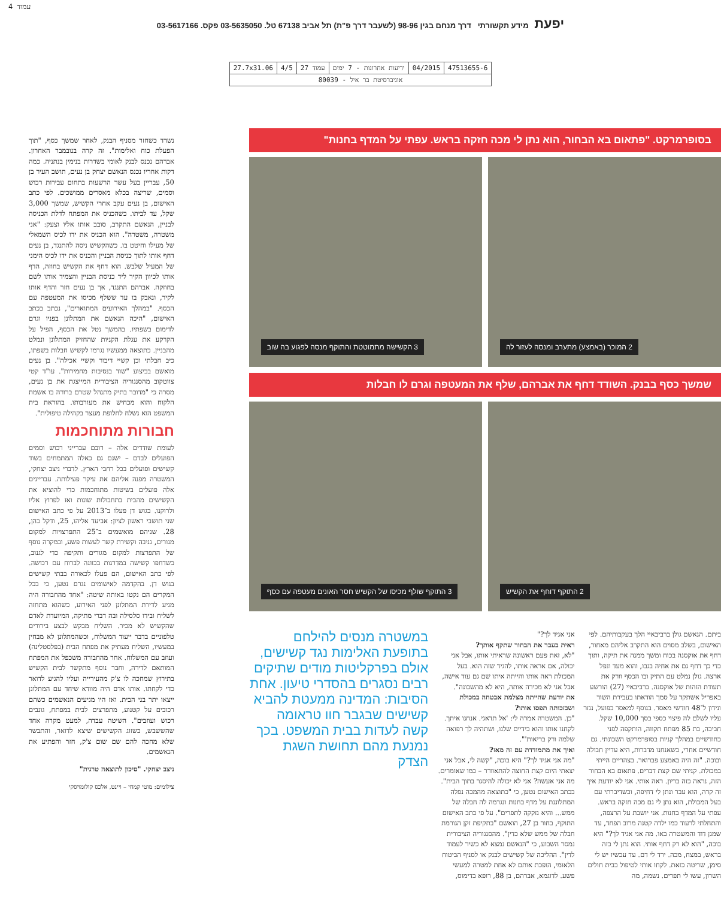עמוד 4
יפעת מידע תקשורתי דרך מנחם בגין 98-96 (לשעבר דרך פ"ת) תל אביב 67138 טל. 03-5635050 פקס. 03-5617166
| 47513655-6 | 04/2015 | ידיעות אחרונות - 7 ימים | עמוד 27 | 4/5 | 27.7x31.06 |
| אוניברסיטת בר איל - 80039 | | | | | |
בסופרמרקט. "פתאום בא הבחור, הוא נתן לי מכה חזקה בראש. עפתי על המדף בחנות"
2 המוכר (באמצע) מתערב ומנסה לעזור לה
3 הקשישה מתמוטטת והתוקף מנסה לפגוע בה שוב
שמשך כסף בבנק. השודד דחף את אברהם, שלף את המעטפה וגרם לו חבלות
2 התוקף דוחף את הקשיש
3 התוקף שולף מכיסו של הקשיש חסר האונים מעטפה עם כסף
ביתם. הנאשם גולן ברביבאיי הלך בעקבותיהם. לפי האישום, בשלב מסוים הוא התקרב אליהם מאחור, דחף את אוקסנה בכוח ומשך ממנה את תיקה, ותוך כדי כך דחף גם את אחיה בגבו, והוא מעד ונפל ארצה. גולן נמלט עם התיק ובו הכסף וורק את תעודת הזהות של אוקסנה. ברביבאיי (27) הורשע באפריל אשתקד על סמך הודאתו בעבירת השוד ונידון ל־48 חודשי מאסר. בנוסף למאסר בפועל, נגזר עליו לשלם לה פיצוי כספי בסך 10,000 שקל. חביבה, בת 85 מפתח תקווה, הותקפה לפני כחודשיים במהלך קניות בסופרמרקט השכונתי. גם חודשיים אחרי, כשאנחנו מדברות, היא עדיין חבולה ובוכה. "זה היה באמצע פברואר. בצהריים הייתי במכולת. קניתי שם קצת דברים. פתאום בא הבחור הזה, נראה כזה בריון. ראה אותי. אני לא יודעת איך זה קרה, הוא עבר ונתן לי דחיפה, וכשדיברתי עם בעל המכולת, הוא נתן לי גם מכה חזקה בראש. עפתי על המדף בחנות. אני יושבת על הרצפה, והתחלתי לרעוד כמו ילדה קטנה מרוב הפחד, עד שמגן דוד והמשטרה באו. מה אני אגיד לך?" היא בוכה, "הוא לא רק דחף אותי. הוא נתן לי כזה בראש, במצח, מכה. ירד לי דם. עד עכשיו יש לי סימן, שריטה כזאת. לקחו אותי לטיפול בבית חולים השרון, עשו לי תפרים. נשמה, מה
אני אגיד לך?"
ראית בעבר את הבחור שתקף אותך?
"לא, זאת פעם ראשונה שראיתי אותו, אבל אני יכולה, אם אראה אותו, להגיד שזה הוא. בעל המכולת ראה אותו והייתה איתו שם גם עוד אישה, אבל אני לא מכירה אותה, היא לא מהשכונה".
את יודעת שהייתה מצלמת אבטחה במכולת ושבזכותה תפסו אותו?
"כן. המשטרה אמרה לי: 'אל תדאגי. אנחנו איתך. לקחנו אותו והוא בידיים שלנו, ושתהיה לך רפואה שלמה ורק בריאות'".
ואיך את מתמודדת עם זה מאז?
"מה אני אגיד לך?" היא בוכה, "קשה לי, אבל אני יצאתי היום קצת החוצה להתאוורר – כמו שאומרים. מה אני אעשה? אני לא יכולה להיסגר בתוך הבית". בכתב האישום נטען, כי "כתוצאה מהמכה נפלה המתלוננת על מדף בחנות ונגרמה לה חבלה של ממש... והיא נזקקה לתפרים". על פי כתב האישום התוקף, בחור בן 27, הואשם "בתקיפת זקן הגורמת חבלה של ממש שלא כדין". מהסנגוריה הציבורית נמסר השבוע, כי "הנאשם נמצא לא כשיר לעמוד לדין". ההליכה של קשישים לבנק או לסניף הביטוח הלאומי, הופכת אותם לא אחת למטרה למעשי פשע. לדוגמא, אברהם, בן 88, רופא בדימוס,
במשטרה מנסים להילחם בתופעת האלימות נגד קשישים, אולם בפרקליטות מודים שתיקים רבים נסגרים בהסדרי טיעון. אחת הסיבות: המדינה ממעטת להביא קשישים שבגבר חוו טראומה קשה לעדות בבית המשפט. בכך נמנעת מהם תחושת השגת הצדק
נשדד כשחזר מסניף הבנק, לאחר שמשך כסף, "תוך הפעלת כוח ואלימות". זה קרה בנובמבר האחרון. אברהם נכנס לבנק לאומי בשדרות בנימין בנתניה. כמה דקות אחריו נכנס הנאשם יצחק בן נעים, תושב העיר בן 50, עבריין בעל עשר הרשעות בתחום עבירות רכוש וסמים, שריצה בכלא מאסרים ממושכים. לפי כתב האישום, בן נעים עקב אחרי הקשיש, שמשך 3,000 שקל, עד לביתו. כשהכניס את המפתח לדלת הכניסה לבניין, הנאשם התקרב, סובב אותו אליו וצעק: "אני משטרה, משטרה". הוא הכניס את ידו לכיס השמאלי של מעילו וחיטט בו. כשהקשיש ניסה להתנגד, בן נעים דחף אותו לתוך כניסת הבניין והכניס את ידו לכיס הימני של המעיל שלבש. הוא דחף את הקשיש בחוזה, הדף אותו לכיוון הקיר ליד כניסת הבניין והצמיד אותו לשם בחוזקה. אברהם התנגד, אך בן נעים חזר והדף אותו לקיר, ונאבק בו עד ששלף מכיסו את המעטפה עם הכסף. "במהלך האירועים המתוארים", נכתב בכתב האישום, "היכה הנאשם את המתלונן בפניו וגרם לדימום בשפתיו. בהמשך נטל את הכסף, הפיל על הקרקע את עגלת הקניות שהחזיק המתלונן ונמלט מהבניין. כתוצאה ממעשיו נגרמו לקשיש חבלות בשפתו, כיב חבלתי וכן קשיי דיבור וקשיי אכילה". בן נעים מואשם בביצוע "שוד בנסיבות מחמירות". עו"ד קטי צווטקוב מהסנגוריה הציבורית המייצגת את בן נעים, מסרה כי "מדובר בתיק מתנהל שטרם ברורה בו אשמת הלקוח והוא מכחיש את מעורבותו. בהוראת בית המשפט הוא נשלח לחלופת מעצר בקהילה טיפולית".
חבורות מתוחכמות
לעומת שודדים אלה – רובם עברייני רכוש וסמים הפועלים לבדם – ישנם גם כאלה המתמחים בשוד קשישים ופועלים בכל רחבי הארץ. לדברי ניצב יצחקי, המשטרה מפנה אליהם את עיקר פעילותה. עבריינים אלה פועלים בשיטות מתוחכמות כדי להוציא את הקשישים מהבית בתחבולות שונות ואז לפרוץ אליו ולרוקנו. בגוש דן פעלו ב־2013 על פי כתב האישום שני תושבי ראשון לציון: אביעד אליהו, 25, ודקל כהן, 28. שניהם מואשמים ב־25 התפרצויות למקום מגורים, גניבה וקשירת קשר לעשות פשע, ובמקרה נוסף של התפרצות למקום מגורים ותקיפה כדי לגנוב, כשדחפו קשישה במדרגות בכוונה לברוח עם רכושה. לפי כתב האישום, הם פעלו לכאורה בבתי קשישים בגוש דן. בהקדמה לאישומים נגרם נטען, כי בכל המקרים הם נקטו באותה שיטה: "אחד מהחבורה היה מגיע לדירת המתלונן לפני האירוע, כשהוא מתחזה לשליח ובידו סלסילה ובה דברי מתיקה, המיועדת לאדם שהקשיש לא מכיר. השליח מבקש לבצע בירורים טלפוניים בדבר ייעוד המשלוח, וכשהמתלונן לא מבחין במעשיו, השליח מעתיק את מפתח הבית (בפלסטלינה) ועוזב עם המשלוח. אחר מהחבורה משכפל את המפתח המותאם לדירה, וחבר נוסף מתקשר לבית הקשיש בתירוץ שמחכה לו צ'ק מהעירייה ועליו להגיע לדואר כדי לקחתו. אותו אדם היה מוודא שיחד עם המתלונן ייצאו יתר בני הבית. ואז היו מגיעים הנאשמים כשהם רכובים על קטנוע, מתפרצים לבית במפתח, גונבים רכוש ועוזבים". השיטה עבדה, למעט מקרה אחד שהששבש, כשזוג הקשישים שיצא לדואר, והתבשר שלא מחכה להם שם שום צ'ק, חזר והפתיע את הנאשמים.
ניצב יצחקי. "סיכון לתוצאה טרגית"
צילומים: מוטי קמחי – ויינט, אלכס קולומויסקי